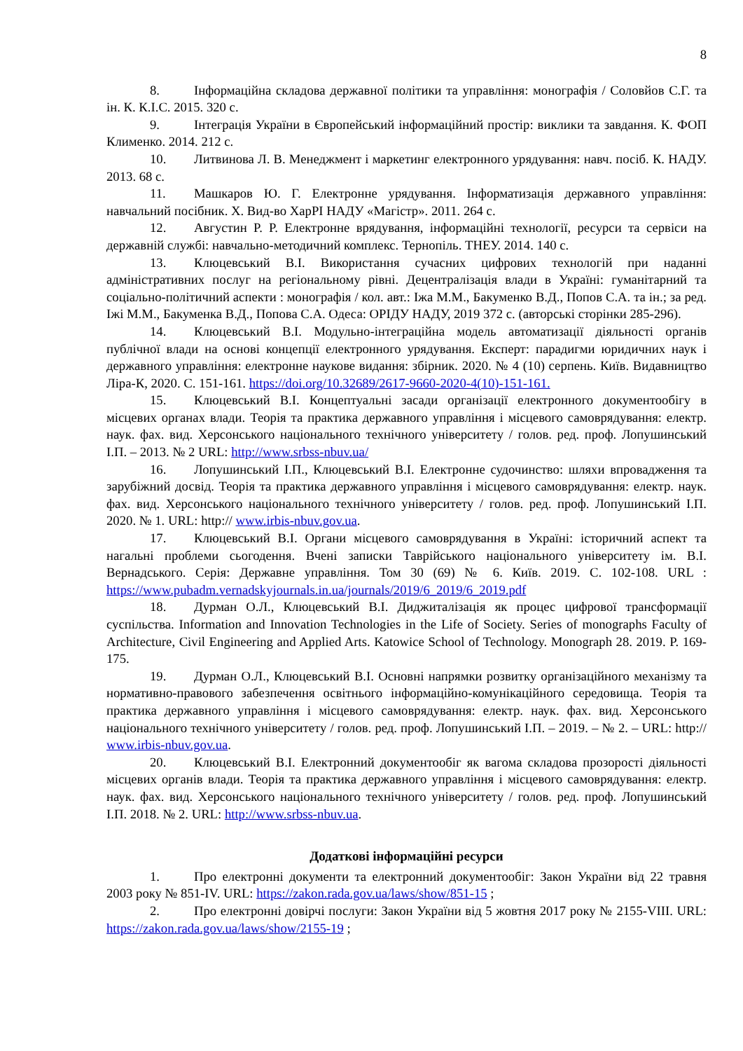8
8. Інформаційна складова державної політики та управління: монографія / Соловйов С.Г. та ін. К. К.І.С. 2015. 320 с.
9. Інтеграція України в Європейський інформаційний простір: виклики та завдання. К. ФОП Клименко. 2014. 212 с.
10. Литвинова Л. В. Менеджмент і маркетинг електронного урядування: навч. посіб. К. НАДУ. 2013. 68 с.
11. Машкаров Ю. Г. Електронне урядування. Інформатизація державного управління: навчальний посібник. Х. Вид-во ХарРІ НАДУ «Магістр». 2011. 264 с.
12. Августин Р. Р. Електронне врядування, інформаційні технології, ресурси та сервіси на державній службі: навчально-методичний комплекс. Тернопіль. ТНЕУ. 2014. 140 с.
13. Клюцевський В.І. Використання сучасних цифрових технологій при наданні адміністративних послуг на регіональному рівні. Децентралізація влади в Україні: гуманітарний та соціально-політичний аспекти : монографія / кол. авт.: Іжа М.М., Бакуменко В.Д., Попов С.А. та ін.; за ред. Іжі М.М., Бакуменка В.Д., Попова С.А. Одеса: ОРІДУ НАДУ, 2019 372 с. (авторські сторінки 285-296).
14. Клюцевський В.І. Модульно-інтеграційна модель автоматизації діяльності органів публічної влади на основі концепції електронного урядування. Експерт: парадигми юридичних наук і державного управління: електронне наукове видання: збірник. 2020. № 4 (10) серпень. Київ. Видавництво Ліра-К, 2020. С. 151-161. https://doi.org/10.32689/2617-9660-2020-4(10)-151-161.
15. Клюцевський В.І. Концептуальні засади організації електронного документообігу в місцевих органах влади. Теорія та практика державного управління і місцевого самоврядування: електр. наук. фах. вид. Херсонського національного технічного університету / голов. ред. проф. Лопушинський І.П. – 2013. № 2 URL: http://www.srbss-nbuv.ua/
16. Лопушинський І.П., Клюцевський В.І. Електронне судочинство: шляхи впровадження та зарубіжний досвід. Теорія та практика державного управління і місцевого самоврядування: електр. наук. фах. вид. Херсонського національного технічного університету / голов. ред. проф. Лопушинський І.П. 2020. № 1. URL: http:// www.irbis-nbuv.gov.ua.
17. Клюцевський В.І. Органи місцевого самоврядування в Україні: історичний аспект та нагальні проблеми сьогодення. Вчені записки Таврійського національного університету ім. В.І. Вернадського. Серія: Державне управління. Том 30 (69) № 6. Київ. 2019. С. 102-108. URL : https://www.pubadm.vernadskyjournals.in.ua/journals/2019/6_2019/6_2019.pdf
18. Дурман О.Л., Клюцевський В.І. Диджиталізація як процес цифрової трансформації суспільства. Information and Innovation Technologies in the Life of Society. Series of monographs Faculty of Architecture, Civil Engineering and Applied Arts. Katowice School of Technology. Monograph 28. 2019. P. 169-175.
19. Дурман О.Л., Клюцевський В.І. Основні напрямки розвитку організаційного механізму та нормативно-правового забезпечення освітнього інформаційно-комунікаційного середовища. Теорія та практика державного управління і місцевого самоврядування: електр. наук. фах. вид. Херсонського національного технічного університету / голов. ред. проф. Лопушинський І.П. – 2019. – № 2. – URL: http:// www.irbis-nbuv.gov.ua.
20. Клюцевський В.І. Електронний документообіг як вагома складова прозорості діяльності місцевих органів влади. Теорія та практика державного управління і місцевого самоврядування: електр. наук. фах. вид. Херсонського національного технічного університету / голов. ред. проф. Лопушинський І.П. 2018. № 2. URL: http://www.srbss-nbuv.ua.
Додаткові інформаційні ресурси
1. Про електронні документи та електронний документообіг: Закон України від 22 травня 2003 року № 851-IV. URL: https://zakon.rada.gov.ua/laws/show/851-15 ;
2. Про електронні довірчі послуги: Закон України від 5 жовтня 2017 року № 2155-VIII. URL: https://zakon.rada.gov.ua/laws/show/2155-19 ;